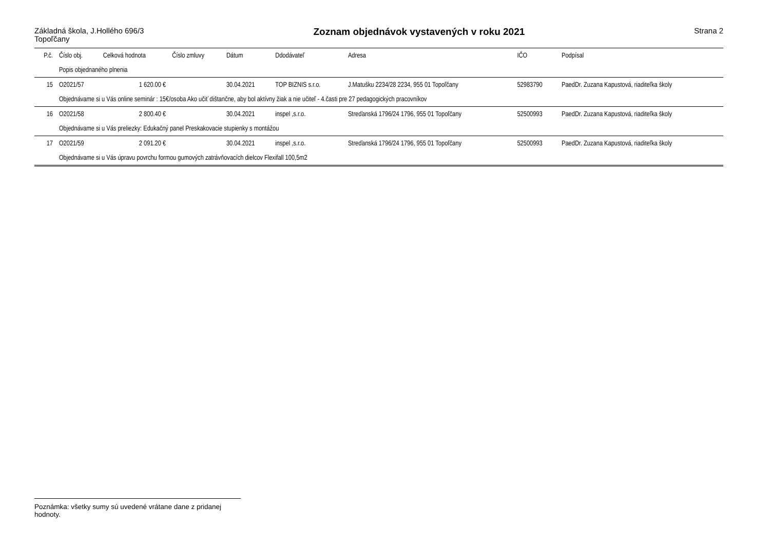Základná škola, J.Hollého 696/3
Topoľčany
Zoznam objednávok vystavených v roku 2021
Strana 2
| P.č. | Číslo obj. | Celková hodnota | Číslo zmluvy | Dátum | Ddodávateľ | Adresa | IČO | Podpísal |
| --- | --- | --- | --- | --- | --- | --- | --- | --- |
| | Popis objednaného plnenia | | | | | | | |
| 15 | O2021/57 | 1 620.00 € | | 30.04.2021 | TOP BIZNIS s.r.o. | J.Matušku 2234/28 2234, 955 01 Topoľčany | 52983790 | PaedDr. Zuzana Kapustová, riaditeľka školy |
| | Objednávame si u Vás online seminár : 15€/osoba Ako učiť dištančne, aby bol aktívny žiak a nie učiteľ - 4.časti pre 27 pedagogických pracovníkov | | | | | | | |
| 16 | O2021/58 | 2 800.40 € | | 30.04.2021 | inspel ,s.r.o. | Streďanská 1796/24 1796, 955 01 Topoľčany | 52500993 | PaedDr. Zuzana Kapustová, riaditeľka školy |
| | Objednávame si u Vás preliezky: Edukačný panel Preskakovacie stupienky s montážou | | | | | | | |
| 17 | O2021/59 | 2 091.20 € | | 30.04.2021 | inspel ,s.r.o. | Streďanská 1796/24 1796, 955 01 Topoľčany | 52500993 | PaedDr. Zuzana Kapustová, riaditeľka školy |
| | Objednávame si u Vás úpravu povrchu formou gumových zatrávňovacích dielcov Flexifall 100,5m2 | | | | | | | |
Poznámka: všetky sumy sú uvedené vrátane dane z pridanej hodnoty.